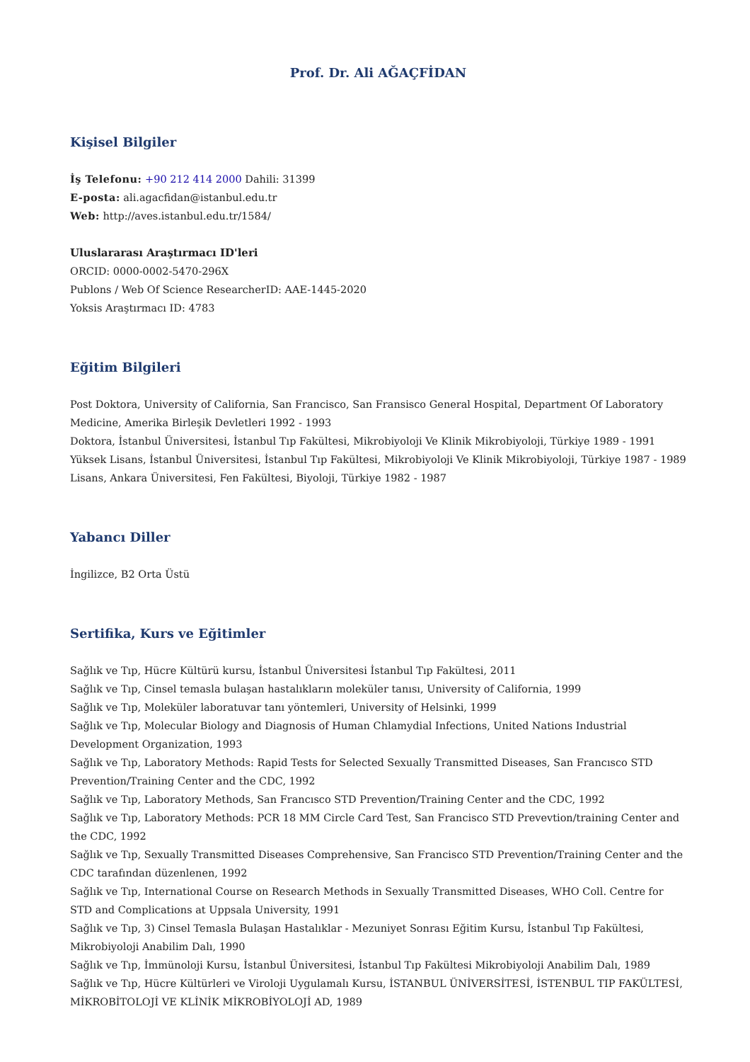Prof. Dr. Ali AĞAÇFİDAN
Kişisel Bilgiler
İş Telefonu: +90 212 414 2000 Dahili: 31399
E-posta: ali.agacfidan@istanbul.edu.tr
Web: http://aves.istanbul.edu.tr/1584/
Uluslararası Araştırmacı ID'leri
ORCID: 0000-0002-5470-296X
Publons / Web Of Science ResearcherID: AAE-1445-2020
Yoksis Araştırmacı ID: 4783
Eğitim Bilgileri
Post Doktora, University of California, San Francisco, San Fransisco General Hospital, Department Of Laboratory Medicine, Amerika Birleşik Devletleri 1992 - 1993
Doktora, İstanbul Üniversitesi, İstanbul Tıp Fakültesi, Mikrobiyoloji Ve Klinik Mikrobiyoloji, Türkiye 1989 - 1991
Yüksek Lisans, İstanbul Üniversitesi, İstanbul Tıp Fakültesi, Mikrobiyoloji Ve Klinik Mikrobiyoloji, Türkiye 1987 - 1989
Lisans, Ankara Üniversitesi, Fen Fakültesi, Biyoloji, Türkiye 1982 - 1987
Yabancı Diller
İngilizce, B2 Orta Üstü
Sertifika, Kurs ve Eğitimler
Sağlık ve Tıp, Hücre Kültürü kursu, İstanbul Üniversitesi İstanbul Tıp Fakültesi, 2011
Sağlık ve Tıp, Cinsel temasla bulaşan hastalıkların moleküler tanısı, University of California, 1999
Sağlık ve Tıp, Moleküler laboratuvar tanı yöntemleri, University of Helsinki, 1999
Sağlık ve Tıp, Molecular Biology and Diagnosis of Human Chlamydial Infections, United Nations Industrial Development Organization, 1993
Sağlık ve Tıp, Laboratory Methods: Rapid Tests for Selected Sexually Transmitted Diseases, San Francısco STD Prevention/Training Center and the CDC, 1992
Sağlık ve Tıp, Laboratory Methods, San Francısco STD Prevention/Training Center and the CDC, 1992
Sağlık ve Tıp, Laboratory Methods: PCR 18 MM Circle Card Test, San Francisco STD Prevevtion/training Center and the CDC, 1992
Sağlık ve Tıp, Sexually Transmitted Diseases Comprehensive, San Francisco STD Prevention/Training Center and the CDC tarafından düzenlenen, 1992
Sağlık ve Tıp, International Course on Research Methods in Sexually Transmitted Diseases, WHO Coll. Centre for STD and Complications at Uppsala University, 1991
Sağlık ve Tıp, 3) Cinsel Temasla Bulaşan Hastalıklar - Mezuniyet Sonrası Eğitim Kursu, İstanbul Tıp Fakültesi, Mikrobiyoloji Anabilim Dalı, 1990
Sağlık ve Tıp, İmmünoloji Kursu, İstanbul Üniversitesi, İstanbul Tıp Fakültesi Mikrobiyoloji Anabilim Dalı, 1989
Sağlık ve Tıp, Hücre Kültürleri ve Viroloji Uygulamalı Kursu, İSTANBUL ÜNİVERSİTESİ, İSTENBUL TIP FAKÜLTESİ, MİKROBİTOLOJİ VE KLİNİK MİKROBİYOLOJİ AD, 1989